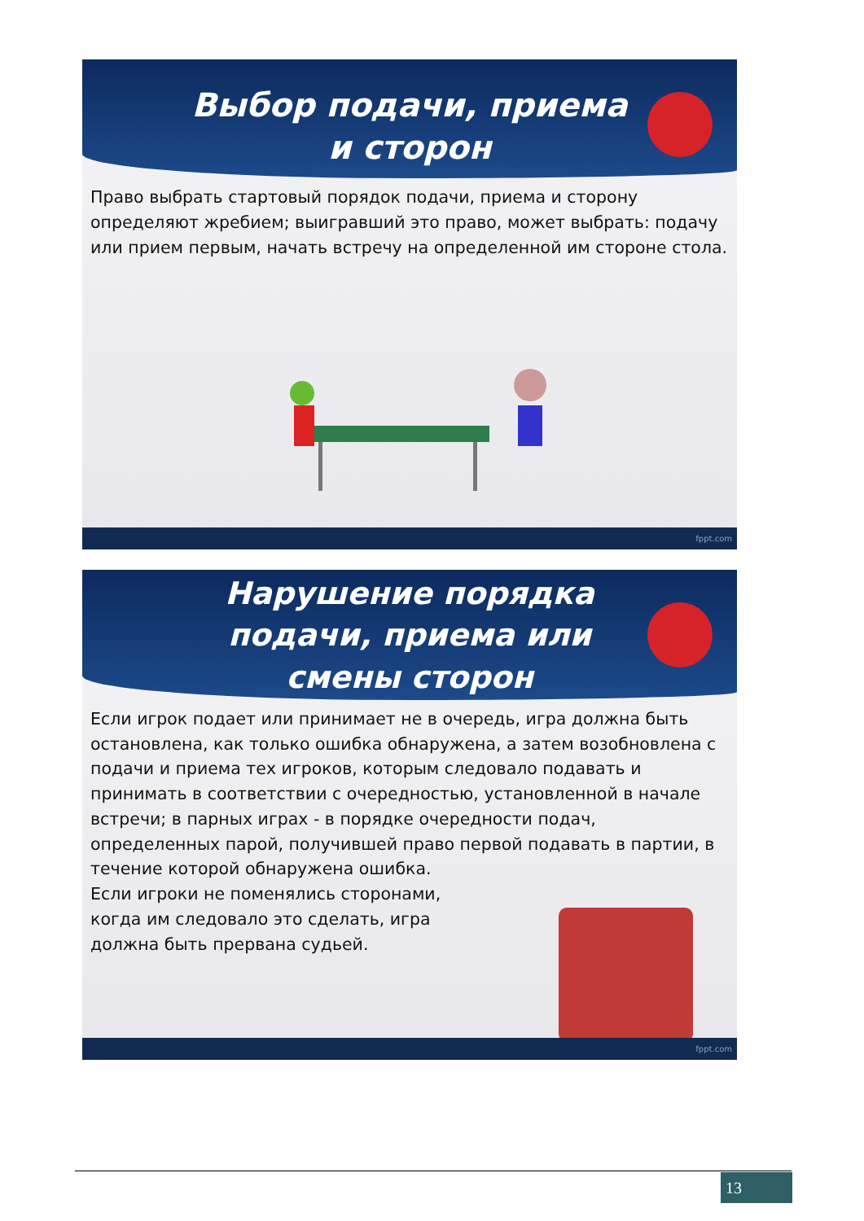Выбор подачи, приема и сторон
Право выбрать стартовый порядок подачи, приема и сторону определяют жребием; выигравший это право, может выбрать: подачу или прием первым, начать встречу на определенной им стороне стола.
fppt.com
Нарушение порядка подачи, приема или смены сторон
Если игрок подает или принимает не в очередь, игра должна быть остановлена, как только ошибка обнаружена, а затем возобновлена с подачи и приема тех игроков, которым следовало подавать и принимать в соответствии с очередностью, установленной в начале встречи; в парных играх - в порядке очередности подач, определенных парой, получившей право первой подавать в партии, в течение которой обнаружена ошибка.
Если игроки не поменялись сторонами,
когда им следовало это сделать, игра
должна быть прервана судьей.
fppt.com
13